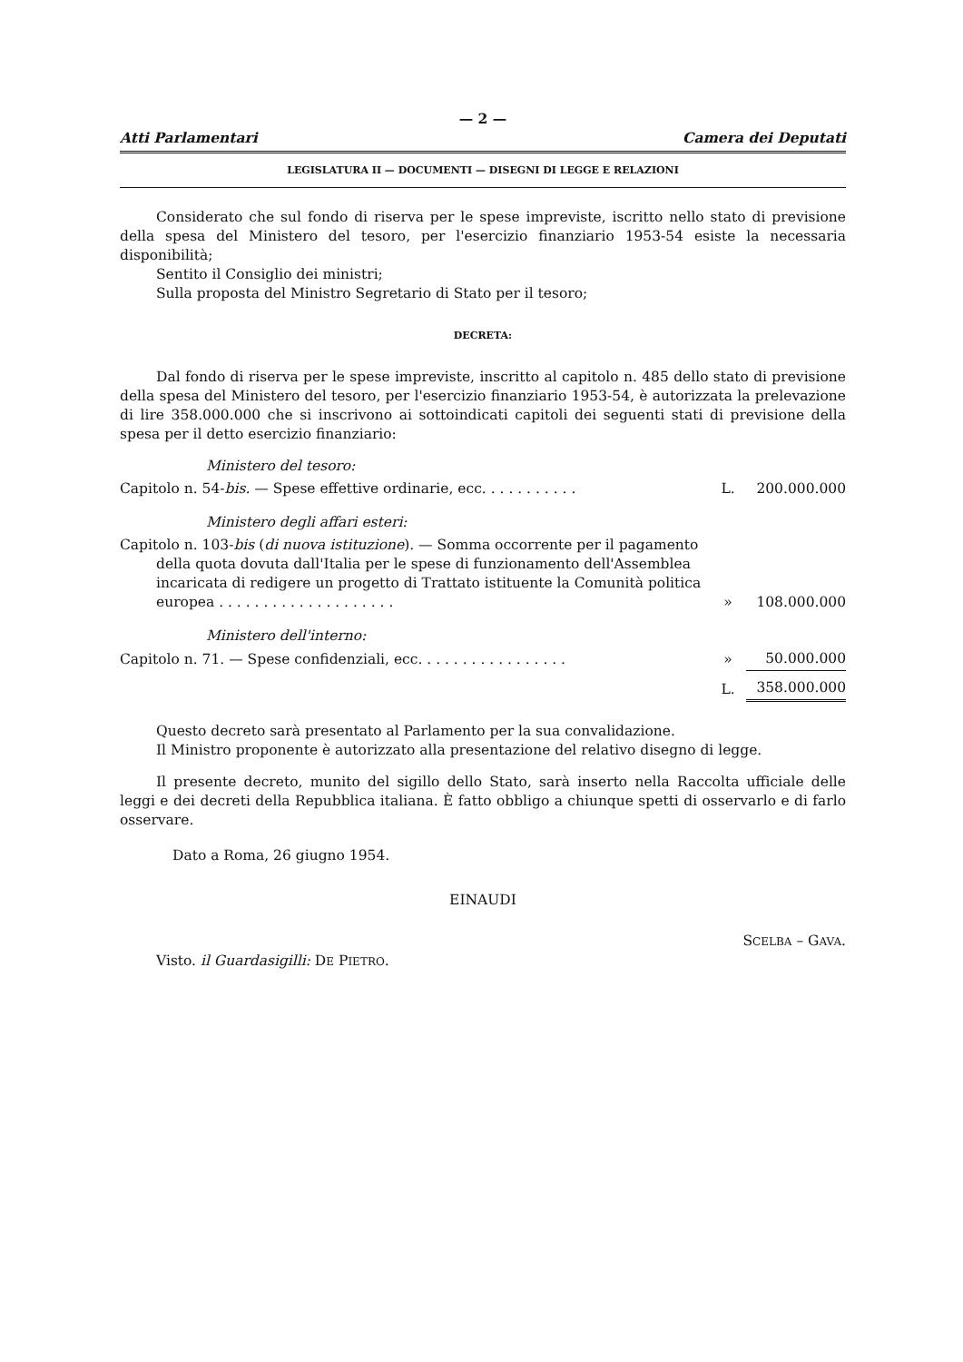— 2 —
Atti Parlamentari Camera dei Deputati
LEGISLATURA II — DOCUMENTI — DISEGNI DI LEGGE E RELAZIONI
Considerato che sul fondo di riserva per le spese impreviste, iscritto nello stato di previsione della spesa del Ministero del tesoro, per l'esercizio finanziario 1953-54 esiste la necessaria disponibilità;
Sentito il Consiglio dei ministri;
Sulla proposta del Ministro Segretario di Stato per il tesoro;
DECRETA:
Dal fondo di riserva per le spese impreviste, inscritto al capitolo n. 485 dello stato di previsione della spesa del Ministero del tesoro, per l'esercizio finanziario 1953-54, è autorizzata la prelevazione di lire 358.000.000 che si inscrivono ai sottoindicati capitoli dei seguenti stati di previsione della spesa per il detto esercizio finanziario:
| Ministero del tesoro: | | |
| Capitolo n. 54- bis. — Spese effettive ordinarie, ecc. . . . . . . . . . . | L. | 200.000.000 |
| Ministero degli affari esteri: | | |
| Capitolo n. 103- bis ( di nuova istituzione ). — Somma occorrente per il pagamento della quota dovuta dall'Italia per le spese di funzionamento dell'Assemblea incaricata di redigere un progetto di Trattato istituente la Comunità politica europea . . . . . . . . . . . . . . . . . . . . | » | 108.000.000 |
| Ministero dell'interno: | | |
| Capitolo n. 71. — Spese confidenziali, ecc. . . . . . . . . . . . . . . . . | » | 50.000.000 |
| | L. | 358.000.000 |
Questo decreto sarà presentato al Parlamento per la sua convalidazione.
Il Ministro proponente è autorizzato alla presentazione del relativo disegno di legge.
Il presente decreto, munito del sigillo dello Stato, sarà inserto nella Raccolta ufficiale delle leggi e dei decreti della Repubblica italiana. È fatto obbligo a chiunque spetti di osservarlo e di farlo osservare.
Dato a Roma, 26 giugno 1954.
EINAUDI
SCELBA – GAVA.
Visto. il Guardasigilli: DE PIETRO.